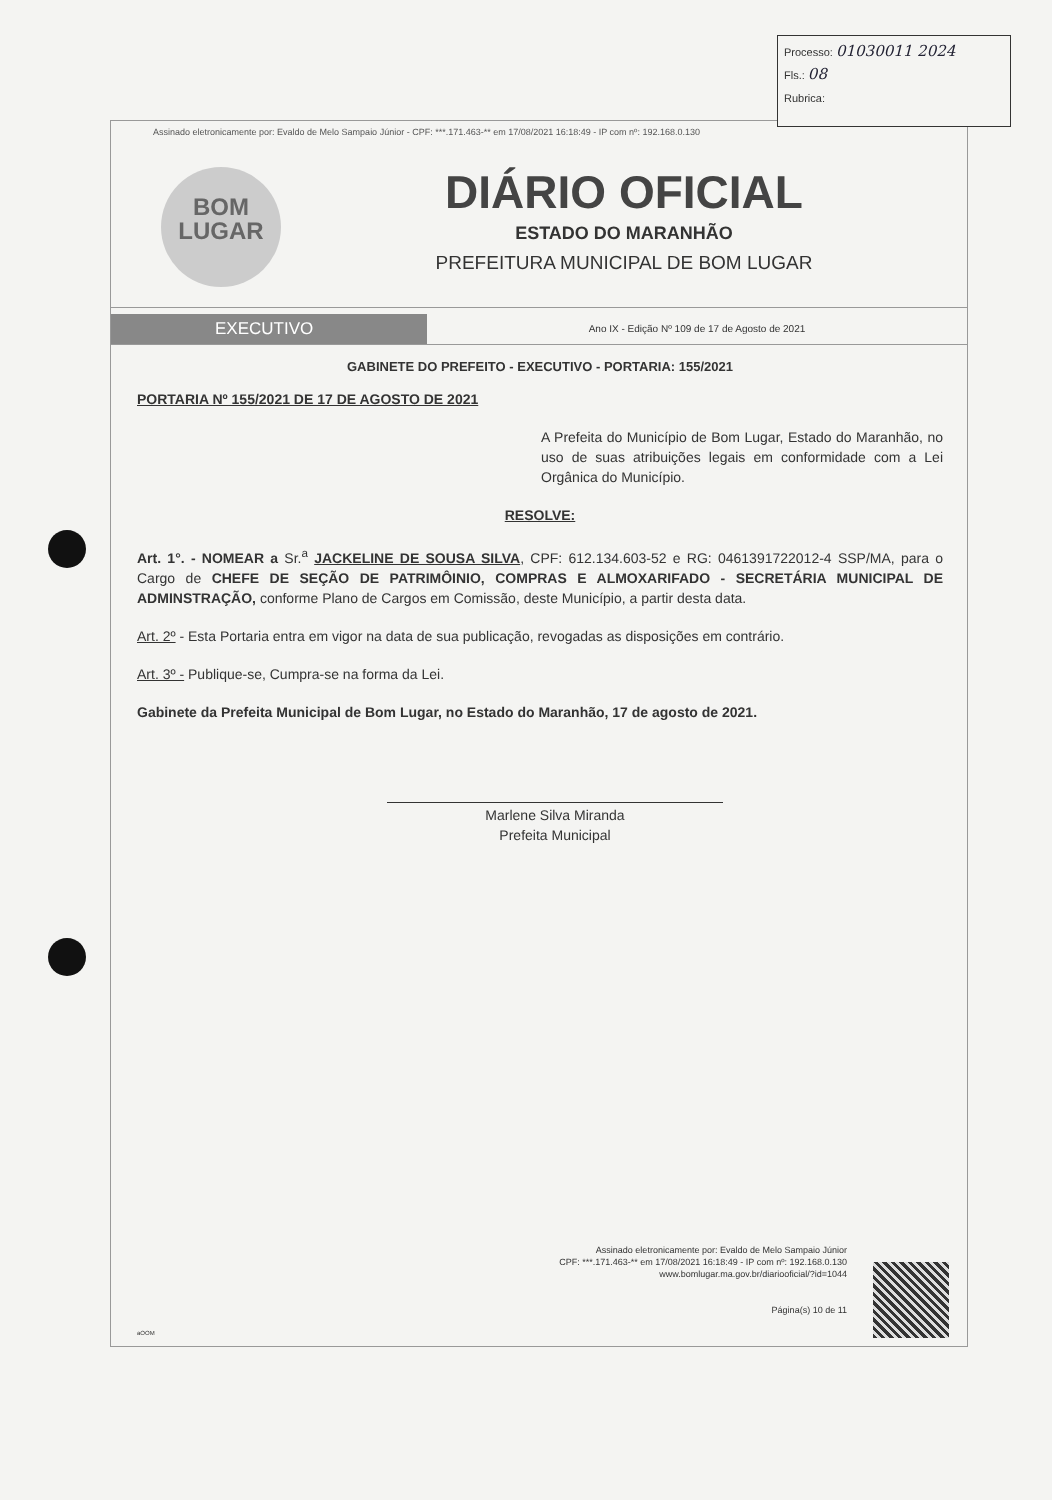Processo: 01030011 2024
Fls.: 08
Rubrica:
Assinado eletronicamente por: Evaldo de Melo Sampaio Júnior - CPF: ***.171.463-** em 17/08/2021 16:18:49 - IP com nº: 192.168.0.130
BOM
LUGAR
DIÁRIO OFICIAL
ESTADO DO MARANHÃO
PREFEITURA MUNICIPAL DE BOM LUGAR
EXECUTIVO
Ano IX - Edição Nº 109 de 17 de Agosto de 2021
GABINETE DO PREFEITO - EXECUTIVO - PORTARIA: 155/2021
PORTARIA Nº 155/2021 DE 17 DE AGOSTO DE 2021
A Prefeita do Município de Bom Lugar, Estado do Maranhão, no uso de suas atribuições legais em conformidade com a Lei Orgânica do Município.
RESOLVE:
Art. 1°. - NOMEAR a Sr.<sup>a</sup> JACKELINE DE SOUSA SILVA, CPF: 612.134.603-52 e RG: 0461391722012-4 SSP/MA, para o Cargo de CHEFE DE SEÇÃO DE PATRIMÔINIO, COMPRAS E ALMOXARIFADO - SECRETÁRIA MUNICIPAL DE ADMINSTRAÇÃO, conforme Plano de Cargos em Comissão, deste Município, a partir desta data.
Art. 2º - Esta Portaria entra em vigor na data de sua publicação, revogadas as disposições em contrário.
Art. 3º - Publique-se, Cumpra-se na forma da Lei.
Gabinete da Prefeita Municipal de Bom Lugar, no Estado do Maranhão, 17 de agosto de 2021.
Marlene Silva Miranda
Prefeita Municipal
Assinado eletronicamente por: Evaldo de Melo Sampaio Júnior
CPF: ***.171.463-** em 17/08/2021 16:18:49 - IP com nº: 192.168.0.130
www.bomlugar.ma.gov.br/diariooficial/?id=1044
Página(s) 10 de 11
aOOM